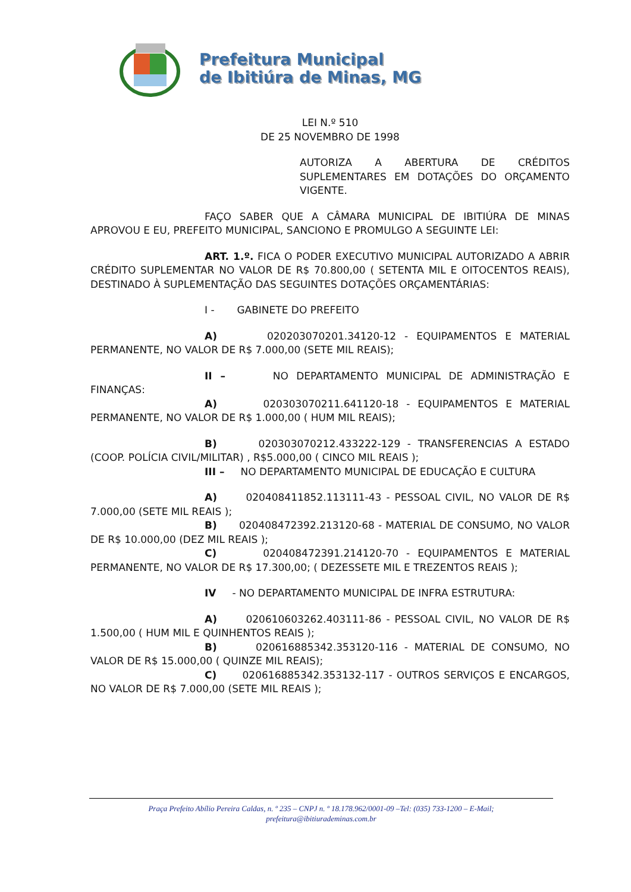Prefeitura Municipal
de Ibitiúra de Minas, MG
LEI N.º 510
DE 25 NOVEMBRO DE 1998
AUTORIZA A ABERTURA DE CRÉDITOS SUPLEMENTARES EM DOTAÇÕES DO ORÇAMENTO VIGENTE.
FAÇO SABER QUE A CÂMARA MUNICIPAL DE IBITIÚRA DE MINAS APROVOU E EU, PREFEITO MUNICIPAL, SANCIONO E PROMULGO A SEGUINTE LEI:
ART. 1.º. FICA O PODER EXECUTIVO MUNICIPAL AUTORIZADO A ABRIR CRÉDITO SUPLEMENTAR NO VALOR DE R$ 70.800,00 ( SETENTA MIL E OITOCENTOS REAIS), DESTINADO À SUPLEMENTAÇÃO DAS SEGUINTES DOTAÇÕES ORÇAMENTÁRIAS:
I - GABINETE DO PREFEITO
A) 020203070201.34120-12 - EQUIPAMENTOS E MATERIAL PERMANENTE, NO VALOR DE R$ 7.000,00 (SETE MIL REAIS);
II – NO DEPARTAMENTO MUNICIPAL DE ADMINISTRAÇÃO E FINANÇAS:
A) 020303070211.641120-18 - EQUIPAMENTOS E MATERIAL PERMANENTE, NO VALOR DE R$ 1.000,00 ( HUM MIL REAIS);
B) 020303070212.433222-129 - TRANSFERENCIAS A ESTADO (COOP. POLÍCIA CIVIL/MILITAR) , R$5.000,00 ( CINCO MIL REAIS );
III – NO DEPARTAMENTO MUNICIPAL DE EDUCAÇÃO E CULTURA
A) 020408411852.113111-43 - PESSOAL CIVIL, NO VALOR DE R$ 7.000,00 (SETE MIL REAIS );
B) 020408472392.213120-68 - MATERIAL DE CONSUMO, NO VALOR DE R$ 10.000,00 (DEZ MIL REAIS );
C) 020408472391.214120-70 - EQUIPAMENTOS E MATERIAL PERMANENTE, NO VALOR DE R$ 17.300,00; ( DEZESSETE MIL E TREZENTOS REAIS );
IV - NO DEPARTAMENTO MUNICIPAL DE INFRA ESTRUTURA:
A) 020610603262.403111-86 - PESSOAL CIVIL, NO VALOR DE R$ 1.500,00 ( HUM MIL E QUINHENTOS REAIS );
B) 020616885342.353120-116 - MATERIAL DE CONSUMO, NO VALOR DE R$ 15.000,00 ( QUINZE MIL REAIS);
C) 020616885342.353132-117 - OUTROS SERVIÇOS E ENCARGOS, NO VALOR DE R$ 7.000,00 (SETE MIL REAIS );
Praça Prefeito Abílio Pereira Caldas, n. º 235 – CNPJ n. º 18.178.962/0001-09 –Tel: (035) 733-1200 – E-Mail;
prefeitura@ibitiurademinas.com.br